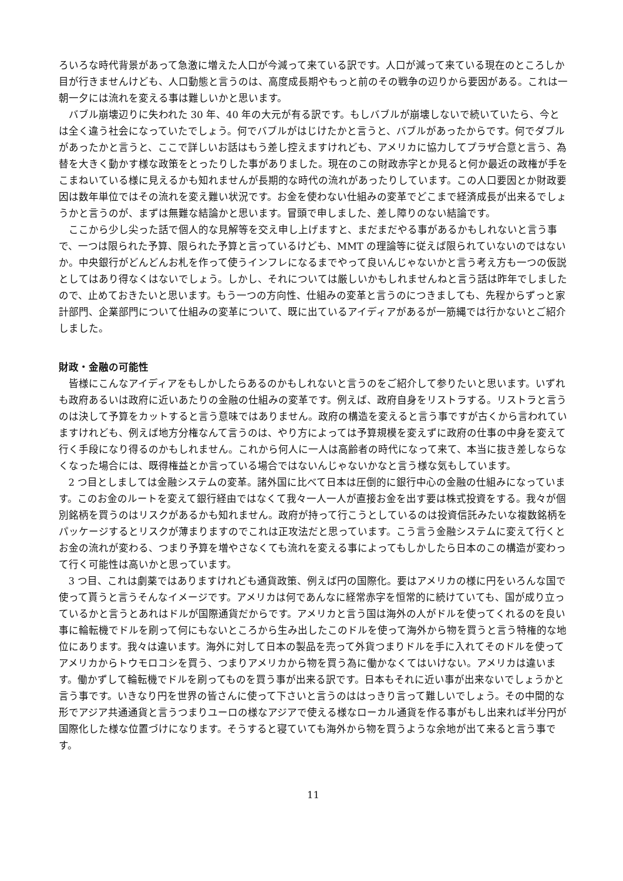ろいろな時代背景があって急激に増えた人口が今減って来ている訳です。人口が減って来ている現在のところしか目が行きませんけども、人口動態と言うのは、高度成長期やもっと前のその戦争の辺りから要因がある。これは一朝一夕には流れを変える事は難しいかと思います。
バブル崩壊辺りに失われた 30 年、40 年の大元が有る訳です。もしバブルが崩壊しないで続いていたら、今とは全く違う社会になっていたでしょう。何でバブルがはじけたかと言うと、バブルがあったからです。何でダブルがあったかと言うと、ここで詳しいお話はもう差し控えますけれども、アメリカに協力してプラザ合意と言う、為替を大きく動かす様な政策をとったりした事がありました。現在のこの財政赤字とか見ると何か最近の政権が手をこまねいている様に見えるかも知れませんが長期的な時代の流れがあったりしています。この人口要因とか財政要因は数年単位ではその流れを変え難い状況です。お金を使わない仕組みの変革でどこまで経済成長が出来るでしょうかと言うのが、まずは無難な結論かと思います。冒頭で申しました、差し障りのない結論です。
ここから少し尖った話で個人的な見解等を交え申し上げますと、まだまだやる事があるかもしれないと言う事で、一つは限られた予算、限られた予算と言っているけども、MMT の理論等に従えば限られていないのではないか。中央銀行がどんどんお札を作って使うインフレになるまでやって良いんじゃないかと言う考え方も一つの仮説としてはあり得なくはないでしょう。しかし、それについては厳しいかもしれませんねと言う話は昨年でしましたので、止めておきたいと思います。もう一つの方向性、仕組みの変革と言うのにつきましても、先程からずっと家計部門、企業部門について仕組みの変革について、既に出ているアイディアがあるが一筋縄では行かないとご紹介しました。
財政・金融の可能性
皆様にこんなアイディアをもしかしたらあるのかもしれないと言うのをご紹介して参りたいと思います。いずれも政府あるいは政府に近いあたりの金融の仕組みの変革です。例えば、政府自身をリストラする。リストラと言うのは決して予算をカットすると言う意味ではありません。政府の構造を変えると言う事ですが古くから言われていますけれども、例えば地方分権なんて言うのは、やり方によっては予算規模を変えずに政府の仕事の中身を変えて行く手段になり得るのかもしれません。これから何人に一人は高齢者の時代になって来て、本当に抜き差しならなくなった場合には、既得権益とか言っている場合ではないんじゃないかなと言う様な気もしています。
2 つ目としましては金融システムの変革。諸外国に比べて日本は圧倒的に銀行中心の金融の仕組みになっています。このお金のルートを変えて銀行経由ではなくて我々一人一人が直接お金を出す要は株式投資をする。我々が個別銘柄を買うのはリスクがあるかも知れません。政府が持って行こうとしているのは投資信託みたいな複数銘柄をパッケージするとリスクが薄まりますのでこれは正攻法だと思っています。こう言う金融システムに変えて行くとお金の流れが変わる、つまり予算を増やさなくても流れを変える事によってもしかしたら日本のこの構造が変わって行く可能性は高いかと思っています。
3 つ目、これは劇薬ではありますけれども通貨政策、例えば円の国際化。要はアメリカの様に円をいろんな国で使って貰うと言うそんなイメージです。アメリカは何であんなに経常赤字を恒常的に続けていても、国が成り立っているかと言うとあれはドルが国際通貨だからです。アメリカと言う国は海外の人がドルを使ってくれるのを良い事に輪転機でドルを刷って何にもないところから生み出したこのドルを使って海外から物を買うと言う特権的な地位にあります。我々は違います。海外に対して日本の製品を売って外貨つまりドルを手に入れてそのドルを使ってアメリカからトウモロコシを買う、つまりアメリカから物を買う為に働かなくてはいけない。アメリカは違います。働かずして輪転機でドルを刷ってものを買う事が出来る訳です。日本もそれに近い事が出来ないでしょうかと言う事です。いきなり円を世界の皆さんに使って下さいと言うのははっきり言って難しいでしょう。その中間的な形でアジア共通通貨と言うつまりユーロの様なアジアで使える様なローカル通貨を作る事がもし出来れば半分円が国際化した様な位置づけになります。そうすると寝ていても海外から物を買うような余地が出て来ると言う事です。
11